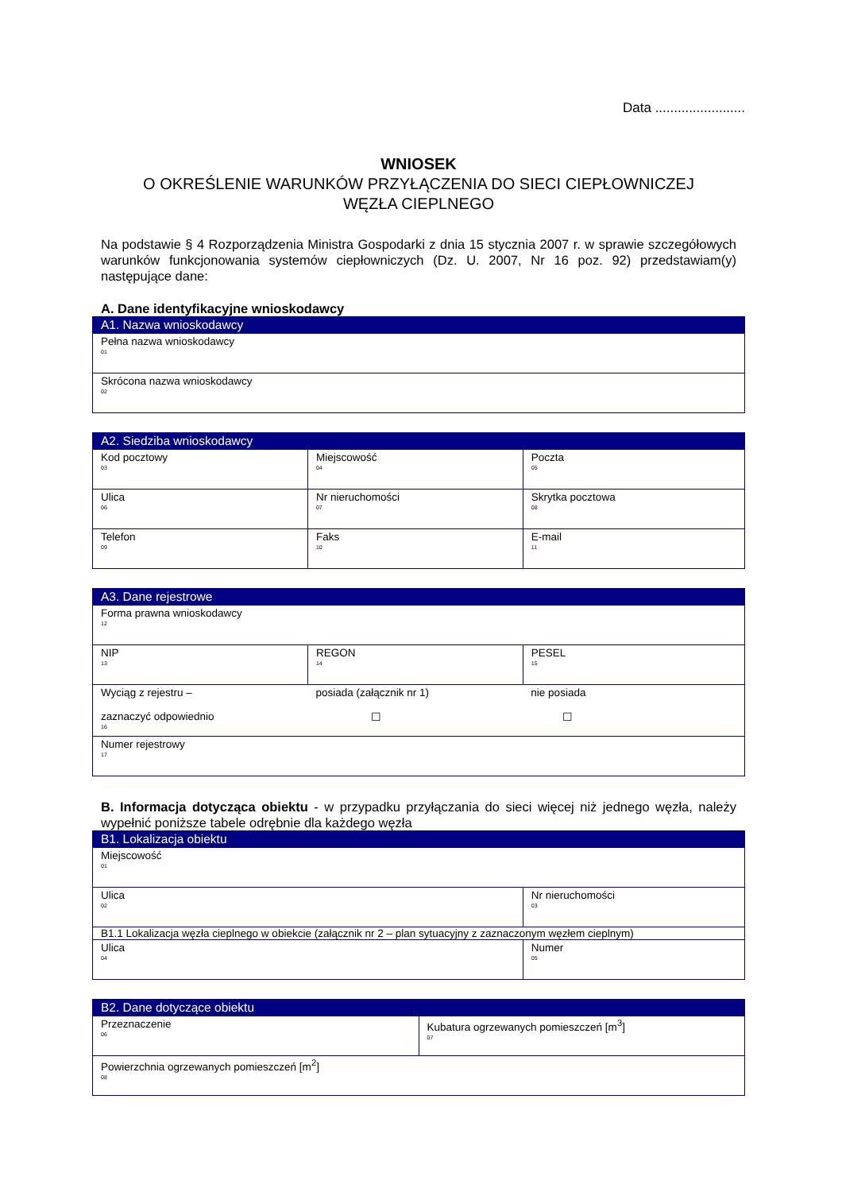Data ........................
WNIOSEK
O OKREŚLENIE WARUNKÓW PRZYŁĄCZENIA DO SIECI CIEPŁOWNICZEJ
WĘZŁA CIEPLNEGO
Na podstawie § 4 Rozporządzenia Ministra Gospodarki z dnia 15 stycznia 2007 r. w sprawie szczegółowych warunków funkcjonowania systemów ciepłowniczych (Dz. U. 2007, Nr 16 poz. 92) przedstawiam(y) następujące dane:
A. Dane identyfikacyjne wnioskodawcy
| A1. Nazwa wnioskodawcy |
| --- |
| Pełna nazwa wnioskodawcy 01 |
| Skrócona nazwa wnioskodawcy 02 |
| A2. Siedziba wnioskodawcy | | |
| --- | --- | --- |
| Kod pocztowy 03 | Miejscowość 04 | Poczta 05 |
| Ulica 06 | Nr nieruchomości 07 | Skrytka pocztowa 08 |
| Telefon 09 | Faks 10 | E-mail 11 |
| A3. Dane rejestrowe | | |
| --- | --- | --- |
| Forma prawna wnioskodawcy 12 | | |
| NIP 13 | REGON 14 | PESEL 15 |
| Wyciąg z rejestru – zaznaczyć odpowiednio 16 | posiada (załącznik nr 1) ☐ | nie posiada ☐ |
| Numer rejestrowy 17 | | |
B. Informacja dotycząca obiektu - w przypadku przyłączania do sieci więcej niż jednego węzła, należy wypełnić poniższe tabele odrębnie dla każdego węzła
| B1. Lokalizacja obiektu | |
| --- | --- |
| Miejscowość 01 | |
| Ulica 02 | Nr nieruchomości 03 |
| B1.1 Lokalizacja węzła cieplnego w obiekcie (załącznik nr 2 – plan sytuacyjny z zaznaczonym węzłem cieplnym) | |
| Ulica 04 | Numer 05 |
| B2. Dane dotyczące obiektu | |
| --- | --- |
| Przeznaczenie 06 | Kubatura ogrzewanych pomieszczeń [m<sup>3</sup>] 07 |
| Powierzchnia ogrzewanych pomieszczeń [m<sup>2</sup>] 08 | |